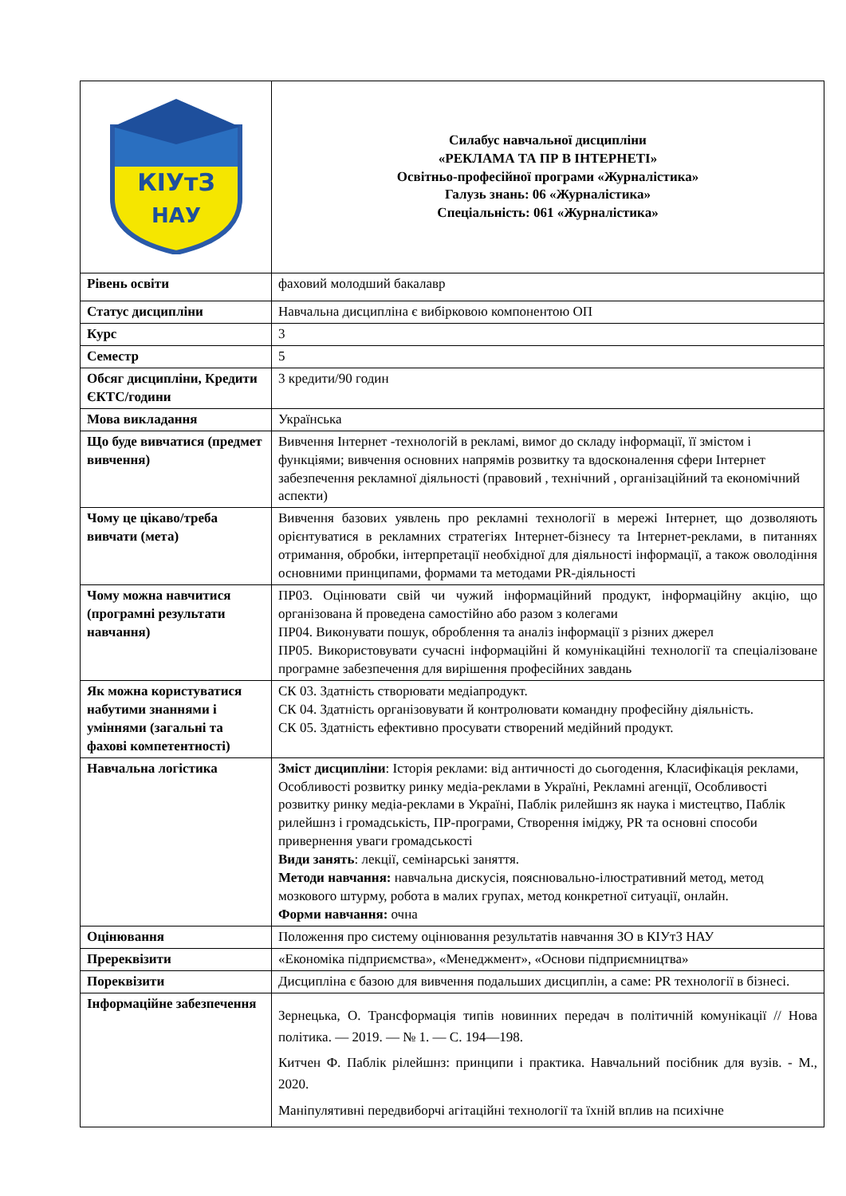| КІУтЗ НАУ | Силабус навчальної дисципліни «РЕКЛАМА ТА ПР В ІНТЕРНЕТІ» Освітньо-професійної програми «Журналістика» Галузь знань: 06 «Журналістика» Спеціальність: 061 «Журналістика» |
| Рівень освіти | фаховий молодший бакалавр |
| Статус дисципліни | Навчальна дисципліна є вибірковою компонентою ОП |
| Курс | 3 |
| Семестр | 5 |
| Обсяг дисципліни, Кредити ЄКТС/години | 3 кредити/90 годин |
| Мова викладання | Українська |
| Що буде вивчатися (предмет вивчення) | Вивчення Інтернет -технологій в рекламі, вимог до складу інформації, її змістом і функціями; вивчення основних напрямів розвитку та вдосконалення сфери Інтернет забезпечення рекламної діяльності (правовий , технічний , організаційний та економічний аспекти) |
| Чому це цікаво/треба вивчати (мета) | Вивчення базових уявлень про рекламні технології в мережі Інтернет, що дозволяють орієнтуватися в рекламних стратегіях Інтернет-бізнесу та Інтернет-реклами, в питаннях отримання, обробки, інтерпретації необхідної для діяльності інформації, а також оволодіння основними принципами, формами та методами PR-діяльності |
| Чому можна навчитися (програмні результати навчання) | ПР03. Оцінювати свій чи чужий інформаційний продукт, інформаційну акцію, що організована й проведена самостійно або разом з колегами ПР04. Виконувати пошук, оброблення та аналіз інформації з різних джерел ПР05. Використовувати сучасні інформаційні й комунікаційні технології та спеціалізоване програмне забезпечення для вирішення професійних завдань |
| Як можна користуватися набутими знаннями і уміннями (загальні та фахові компетентності) | СК 03. Здатність створювати медіапродукт. СК 04. Здатність організовувати й контролювати командну професійну діяльність. СК 05. Здатність ефективно просувати створений медійний продукт. |
| Навчальна логістика | Зміст дисципліни : Історія реклами: від античності до сьогодення, Класифікація реклами, Особливості розвитку ринку медіа-реклами в Україні, Рекламні агенції, Особливості розвитку ринку медіа-реклами в Україні, Паблік рилейшнз як наука і мистецтво, Паблік рилейшнз і громадськість, ПР-програми, Створення іміджу, PR та основні способи привернення уваги громадськості Види занять : лекції, семінарські заняття. Методи навчання: навчальна дискусія, пояснювально-ілюстративний метод, метод мозкового штурму, робота в малих групах, метод конкретної ситуації, онлайн. Форми навчання: очна |
| Оцінювання | Положення про систему оцінювання результатів навчання ЗО в КІУтЗ НАУ |
| Пререквізити | «Економіка підприємства», «Менеджмент», «Основи підприємництва» |
| Пореквізити | Дисципліна є базою для вивчення подальших дисциплін, а саме: PR технології в бізнесі. |
| Інформаційне забезпечення | Зернецька, О. Трансформація типів новинних передач в політичній комунікації // Нова політика. — 2019. — № 1. — С. 194—198. Китчен Ф. Паблік рілейшнз: принципи і практика. Навчальний посібник для вузів. - М., 2020. Маніпулятивні передвиборчі агітаційні технології та їхній вплив на психічне |